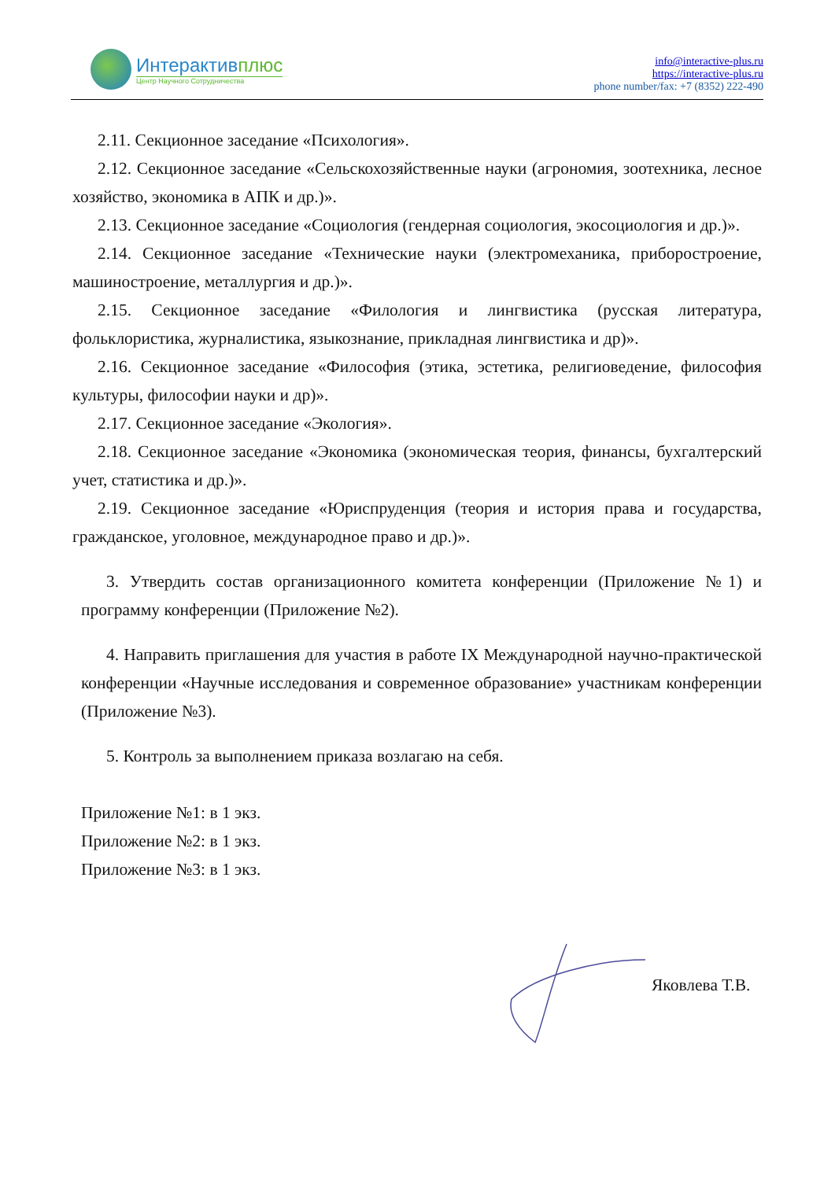Интерактивплюс
Центр Научного Сотрудничества
info@interactive-plus.ru
https://interactive-plus.ru
phone number/fax: +7 (8352) 222-490
2.11. Секционное заседание «Психология».
2.12. Секционное заседание «Сельскохозяйственные науки (агрономия, зоотехника, лесное хозяйство, экономика в АПК и др.)».
2.13. Секционное заседание «Социология (гендерная социология, экосоциология и др.)».
2.14. Секционное заседание «Технические науки (электромеханика, приборостроение, машиностроение, металлургия и др.)».
2.15. Секционное заседание «Филология и лингвистика (русская литература, фольклористика, журналистика, языкознание, прикладная лингвистика и др)».
2.16. Секционное заседание «Философия (этика, эстетика, религиоведение, философия культуры, философии науки и др)».
2.17. Секционное заседание «Экология».
2.18. Секционное заседание «Экономика (экономическая теория, финансы, бухгалтерский учет, статистика и др.)».
2.19. Секционное заседание «Юриспруденция (теория и история права и государства, гражданское, уголовное, международное право и др.)».
3. Утвердить состав организационного комитета конференции (Приложение №1) и программу конференции (Приложение №2).
4. Направить приглашения для участия в работе IX Международной научно-практической конференции «Научные исследования и современное образование» участникам конференции (Приложение №3).
5. Контроль за выполнением приказа возлагаю на себя.
Приложение №1: в 1 экз.
Приложение №2: в 1 экз.
Приложение №3: в 1 экз.
Яковлева Т.В.